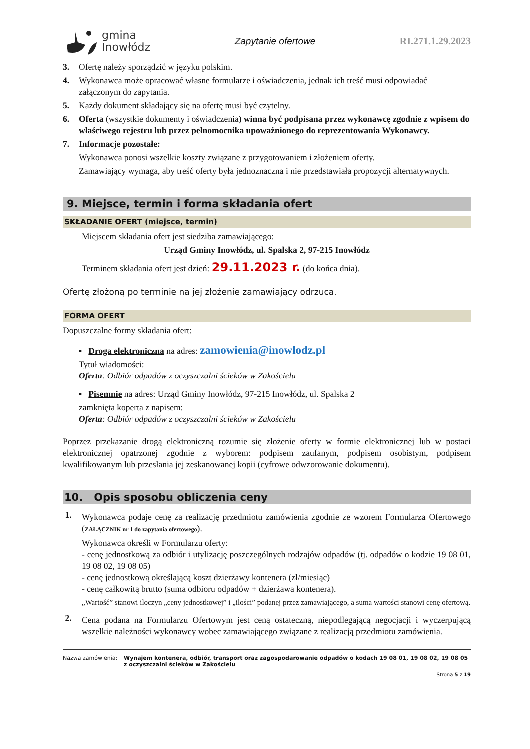gmina
Inowłódz
Zapytanie ofertowe RI.271.1.29.2023
3. Ofertę należy sporządzić w języku polskim.
4. Wykonawca może opracować własne formularze i oświadczenia, jednak ich treść musi odpowiadać załączonym do zapytania.
5. Każdy dokument składający się na ofertę musi być czytelny.
6. Oferta (wszystkie dokumenty i oświadczenia) winna być podpisana przez wykonawcę zgodnie z wpisem do właściwego rejestru lub przez pełnomocnika upoważnionego do reprezentowania Wykonawcy.
7. Informacje pozostałe:
Wykonawca ponosi wszelkie koszty związane z przygotowaniem i złożeniem oferty.
Zamawiający wymaga, aby treść oferty była jednoznaczna i nie przedstawiała propozycji alternatywnych.
9. Miejsce, termin i forma składania ofert
SKŁADANIE OFERT (miejsce, termin)
Miejscem składania ofert jest siedziba zamawiającego:
Urząd Gminy Inowłódz, ul. Spalska 2, 97-215 Inowłódz
Terminem składania ofert jest dzień: 29.11.2023 r. (do końca dnia).
Ofertę złożoną po terminie na jej złożenie zamawiający odrzuca.
FORMA OFERT
Dopuszczalne formy składania ofert:
▪ Droga elektroniczna na adres: zamowienia@inowlodz.pl
Tytuł wiadomości:
Oferta: Odbiór odpadów z oczyszczalni ścieków w Zakościelu
▪ Pisemnie na adres: Urząd Gminy Inowłódz, 97-215 Inowłódz, ul. Spalska 2
zamknięta koperta z napisem:
Oferta: Odbiór odpadów z oczyszczalni ścieków w Zakościelu
Poprzez przekazanie drogą elektroniczną rozumie się złożenie oferty w formie elektronicznej lub w postaci elektronicznej opatrzonej zgodnie z wyborem: podpisem zaufanym, podpisem osobistym, podpisem kwalifikowanym lub przesłania jej zeskanowanej kopii (cyfrowe odwzorowanie dokumentu).
10. Opis sposobu obliczenia ceny
1.
Wykonawca podaje cenę za realizację przedmiotu zamówienia zgodnie ze wzorem Formularza Ofertowego (ZAŁĄCZNIK nr 1 do zapytania ofertowego).
Wykonawca określi w Formularzu oferty:
- cenę jednostkową za odbiór i utylizację poszczególnych rodzajów odpadów (tj. odpadów o kodzie 19 08 01, 19 08 02, 19 08 05)
- cenę jednostkową określającą koszt dzierżawy kontenera (zł/miesiąc)
- cenę całkowitą brutto (suma odbioru odpadów + dzierżawa kontenera).
„Wartość” stanowi iloczyn „ceny jednostkowej” i „ilości” podanej przez zamawiającego, a suma wartości stanowi cenę ofertową.
2.
Cena podana na Formularzu Ofertowym jest ceną ostateczną, niepodlegającą negocjacji i wyczerpującą wszelkie należności wykonawcy wobec zamawiającego związane z realizacją przedmiotu zamówienia.
Nazwa zamówienia: Wynajem kontenera, odbiór, transport oraz zagospodarowanie odpadów o kodach 19 08 01, 19 08 02, 19 08 05 z oczyszczalni ścieków w Zakościelu
Strona 5 z 19